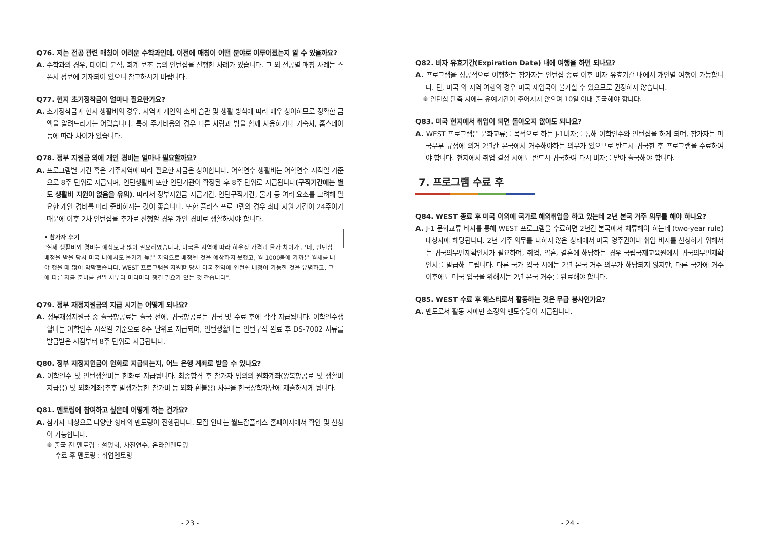Q76. 저는 전공 관련 매칭이 어려운 수학과인데, 이전에 매칭이 어떤 분야로 이루어졌는지 알 수 있을까요?
A. 수학과의 경우, 데이터 분석, 회계 보조 등의 인턴십을 진행한 사례가 있습니다. 그 외 전공별 매칭 사례는 스폰서 정보에 기재되어 있으니 참고하시기 바랍니다.
Q77. 현지 초기정착금이 얼마나 필요한가요?
A. 초기정착금과 현지 생활비의 경우, 지역과 개인의 소비 습관 및 생활 방식에 따라 매우 상이하므로 정확한 금액을 알려드리기는 어렵습니다. 특히 주거비용의 경우 다른 사람과 방을 함께 사용하거나 기숙사, 홈스테이 등에 따라 차이가 있습니다.
Q78. 정부 지원금 외에 개인 경비는 얼마나 필요할까요?
A. 프로그램별 기간 혹은 거주지역에 따라 필요한 자금은 상이합니다. 어학연수 생활비는 어학연수 시작일 기준으로 8주 단위로 지급되며, 인턴생활비 또한 인턴기관이 확정된 후 8주 단위로 지급됩니다(구직기간에는 별도 생활비 지원이 없음을 유의). 따라서 정부지원금 지급기간, 인턴구직기간, 물가 등 여러 요소를 고려해 필요한 개인 경비를 미리 준비하시는 것이 좋습니다. 또한 플러스 프로그램의 경우 최대 지원 기간이 24주이기 때문에 이후 2차 인턴십을 추가로 진행할 경우 개인 경비로 생활하셔야 합니다.
• 참가자 후기
"실제 생활비와 경비는 예상보다 많이 필요하였습니다. 미국은 지역에 따라 하우징 가격과 물가 차이가 큰데, 인턴십 배정을 받을 당시 미국 내에서도 물가가 높은 지역으로 배정될 것을 예상하지 못했고, 월 1000불에 가까운 월세를 내야 했을 때 많이 막막했습니다. WEST 프로그램을 지원할 당시 미국 전역에 인턴쉽 배정이 가능한 것을 유념하고, 그에 따른 자금 준비를 선발 시부터 미리미리 챙길 필요가 있는 것 같습니다".
Q79. 정부 재정지원금의 지급 시기는 어떻게 되나요?
A. 정부재정지원금 중 출국항공료는 출국 전에, 귀국항공료는 귀국 및 수료 후에 각각 지급됩니다. 어학연수생활비는 어학연수 시작일 기준으로 8주 단위로 지급되며, 인턴생활비는 인턴구직 완료 후 DS-7002 서류를 발급받은 시점부터 8주 단위로 지급됩니다.
Q80. 정부 재정지원금이 원화로 지급되는지, 어느 은행 계좌로 받을 수 있나요?
A. 어학연수 및 인턴생활비는 한화로 지급됩니다. 최종합격 후 참가자 명의의 원화계좌(왕복항공료 및 생활비 지급용) 및 외화계좌(추후 발생가능한 참가비 등 외화 환불용) 사본을 한국장학재단에 제출하시게 됩니다.
Q81. 멘토링에 참여하고 싶은데 어떻게 하는 건가요?
A. 참가자 대상으로 다양한 형태의 멘토링이 진행됩니다. 모집 안내는 월드잡플러스 홈페이지에서 확인 및 신청이 가능합니다.
※ 출국 전 멘토링 : 설명회, 사전연수, 온라인멘토링
수료 후 멘토링 : 취업멘토링
- 23 -
Q82. 비자 유효기간(Expiration Date) 내에 여행을 하면 되나요?
A. 프로그램을 성공적으로 이행하는 참가자는 인턴십 종료 이후 비자 유효기간 내에서 개인별 여행이 가능합니다. 단, 미국 외 지역 여행의 경우 미국 재입국이 불가할 수 있으므로 권장하지 않습니다.
※ 인턴십 단축 시에는 유예기간이 주어지지 않으며 10일 이내 출국해야 합니다.
Q83. 미국 현지에서 취업이 되면 돌아오지 않아도 되나요?
A. WEST 프로그램은 문화교류를 목적으로 하는 J-1비자를 통해 어학연수와 인턴십을 하게 되며, 참가자는 미국무부 규정에 의거 2년간 본국에서 거주해야하는 의무가 있으므로 반드시 귀국한 후 프로그램을 수료하여야 합니다. 현지에서 취업 결정 시에도 반드시 귀국하여 다시 비자를 받아 출국해야 합니다.
7. 프로그램 수료 후
Q84. WEST 종료 후 미국 이외에 국가로 해외취업을 하고 있는데 2년 본국 거주 의무를 해야 하나요?
A. J-1 문화교류 비자를 통해 WEST 프로그램을 수료하면 2년간 본국에서 체류해야 하는데 (two-year rule) 대상자에 해당됩니다. 2년 거주 의무를 다하지 않은 상태에서 미국 영주권이나 취업 비자를 신청하기 위해서는 귀국의무면제확인서가 필요하며, 취업, 약혼, 결혼에 해당하는 경우 국립국제교육원에서 귀국의무면제확인서를 발급해 드립니다. 다른 국가 입국 시에는 2년 본국 거주 의무가 해당되지 않지만, 다른 국가에 거주 이후에도 미국 입국을 위해서는 2년 본국 거주를 완료해야 합니다.
Q85. WEST 수료 후 웨스티로서 활동하는 것은 무급 봉사인가요?
A. 멘토로서 활동 시에만 소정의 멘토수당이 지급됩니다.
- 24 -